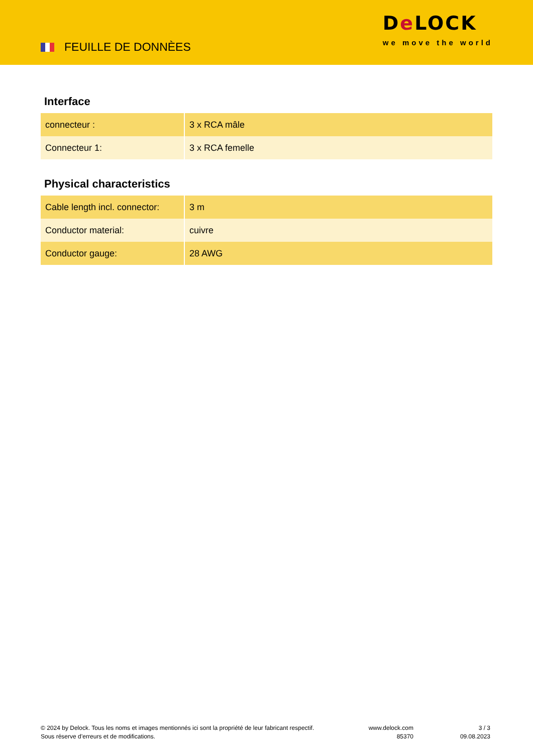FEUILLE DE DONNÈES
De LOCK
we move the world
Interface
| connecteur : | 3 x RCA mâle |
| Connecteur 1: | 3 x RCA femelle |
Physical characteristics
| Cable length incl. connector: | 3 m |
| Conductor material: | cuivre |
| Conductor gauge: | 28 AWG |
© 2024 by Delock. Tous les noms et images mentionnés ici sont la propriété de leur fabricant respectif.
Sous réserve d’erreurs et de modifications.
www.delock.com
85370
3 / 3
09.08.2023